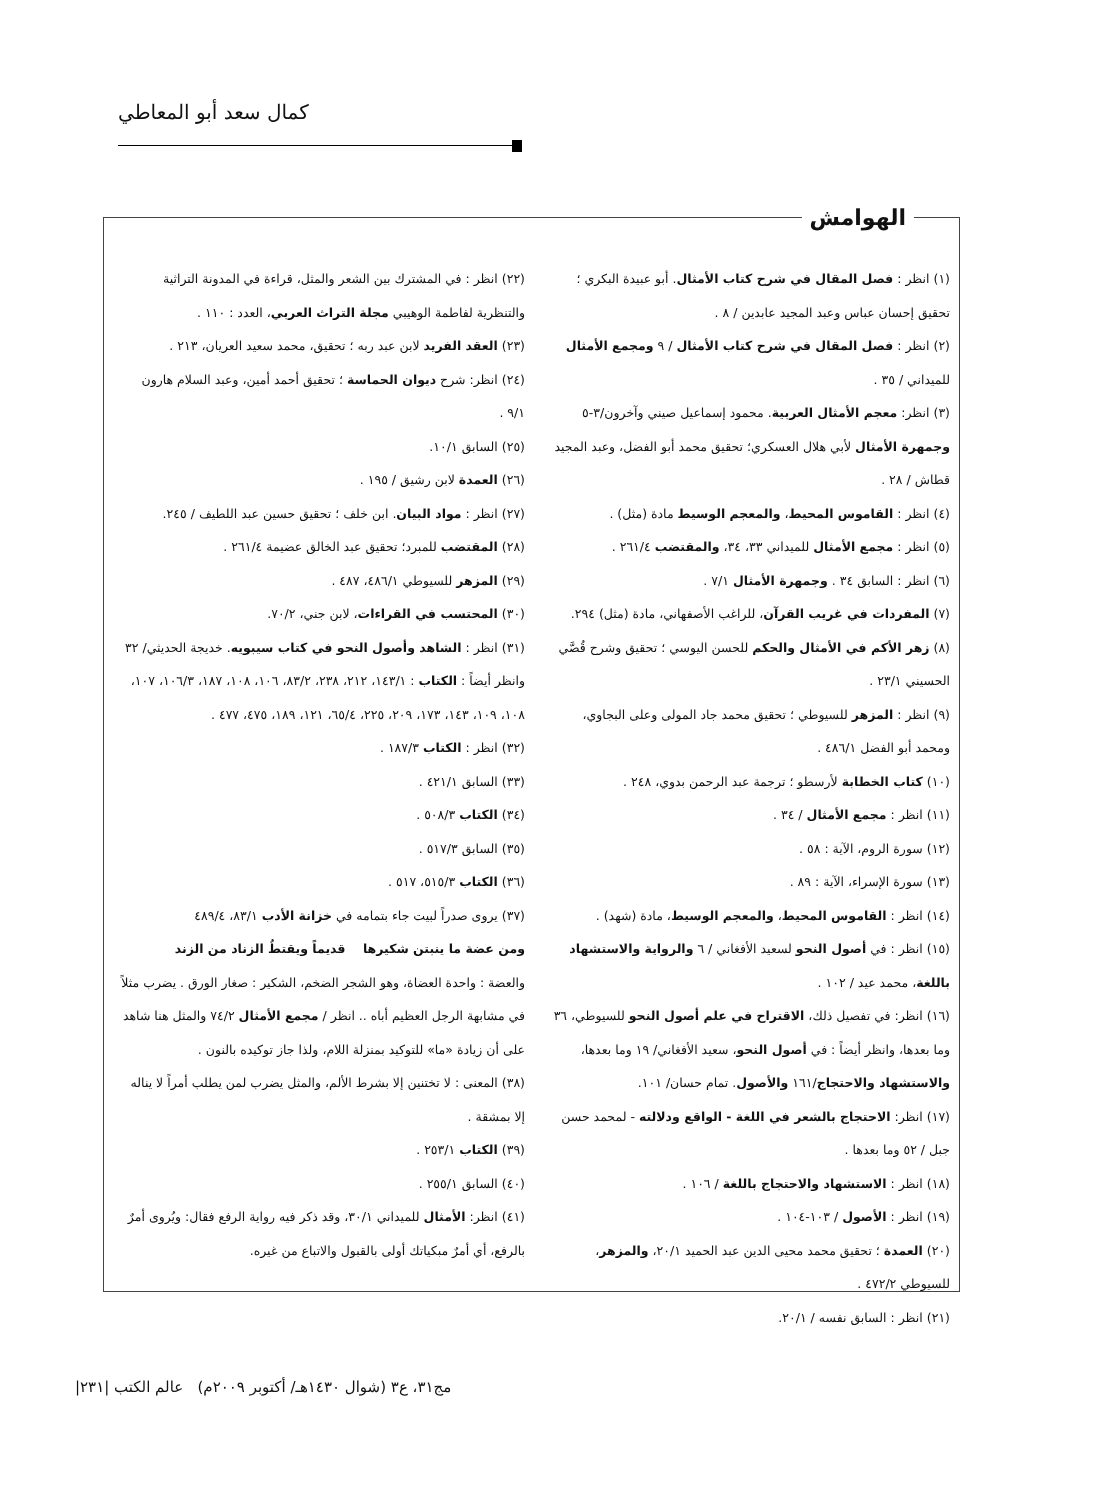كمال سعد أبو المعاطي
الهوامش
(١) انظر : فصل المقال في شرح كتاب الأمثال. أبو عبيدة البكري ؛ تحقيق إحسان عباس وعبد المجيد عابدين / ٨ .
(٢) انظر : فصل المقال في شرح كتاب الأمثال / ٩ ومجمع الأمثال للميداني / ٣٥ .
(٣) انظر: معجم الأمثال العربية. محمود إسماعيل صيني وآخرون/٣-٥ وجمهرة الأمثال لأبي هلال العسكري؛ تحقيق محمد أبو الفضل، وعبد المجيد قطاش / ٢٨ .
(٤) انظر : القاموس المحيط، والمعجم الوسيط مادة (مثل) .
(٥) انظر : مجمع الأمثال للميداني ٣٣، ٣٤، والمقتضب ٢٦١/٤ .
(٦) انظر : السابق ٣٤ . وجمهرة الأمثال ٧/١ .
(٧) المفردات في غريب القرآن، للراغب الأصفهاني، مادة (مثل) ٢٩٤.
(٨) زهر الأكم في الأمثال والحكم للحسن اليوسي ؛ تحقيق وشرح قُصَّي الحسيني ٢٣/١ .
(٩) انظر : المزهر للسيوطي ؛ تحقيق محمد جاد المولى وعلى البجاوي، ومحمد أبو الفضل ٤٨٦/١ .
(١٠) كتاب الخطابة لأرسطو ؛ ترجمة عبد الرحمن بدوي، ٢٤٨ .
(١١) انظر : مجمع الأمثال / ٣٤ .
(١٢) سورة الروم، الآية : ٥٨ .
(١٣) سورة الإسراء، الآية : ٨٩ .
(١٤) انظر : القاموس المحيط، والمعجم الوسيط، مادة (شهد) .
(١٥) انظر : في أصول النحو لسعيد الأفغاني / ٦ والرواية والاستشهاد باللغة، محمد عيد / ١٠٢ .
(١٦) انظر: في تفصيل ذلك، الاقتراح في علم أصول النحو للسيوطي، ٣٦ وما بعدها، وانظر أيضاً : في أصول النحو، سعيد الأفغاني/ ١٩ وما بعدها، والاستشهاد والاحتجاج/١٦١ والأصول. تمام حسان/ ١٠١.
(١٧) انظر: الاحتجاج بالشعر في اللغة - الواقع ودلالته - لمحمد حسن جبل / ٥٢ وما بعدها .
(١٨) انظر : الاستشهاد والاحتجاج باللغة / ١٠٦ .
(١٩) انظر : الأصول / ١٠٣-١٠٤ .
(٢٠) العمدة ؛ تحقيق محمد محيى الدين عبد الحميد ٢٠/١، والمزهر، للسيوطي ٤٧٢/٢ .
(٢١) انظر : السابق نفسه / ٢٠/١.
(٢٢) انظر : في المشترك بين الشعر والمثل، قراءة في المدونة التراثية والتنظرية لفاطمة الوهيبي مجلة التراث العربي، العدد : ١١٠ .
(٢٣) العقد الفريد لابن عبد ربه ؛ تحقيق، محمد سعيد العريان، ٢١٣ .
(٢٤) انظر: شرح ديوان الحماسة ؛ تحقيق أحمد أمين، وعبد السلام هارون ٩/١ .
(٢٥) السابق ١٠/١.
(٢٦) العمدة لابن رشيق / ١٩٥ .
(٢٧) انظر : مواد البيان. ابن خلف ؛ تحقيق حسين عبد اللطيف / ٢٤٥.
(٢٨) المقتضب للمبرد؛ تحقيق عبد الخالق عضيمة ٢٦١/٤ .
(٢٩) المزهر للسيوطي ٤٨٦/١، ٤٨٧ .
(٣٠) المحتسب في القراءات، لابن جني، ٧٠/٢.
(٣١) انظر : الشاهد وأصول النحو في كتاب سيبويه. خديجة الحديثي/ ٣٢ وانظر أيضاً : الكتاب : ١٤٣/١، ٢١٢، ٢٣٨، ٨٣/٢، ١٠٦، ١٠٨، ١٨٧، ١٠٦/٣، ١٠٧، ١٠٨، ١٠٩، ١٤٣، ١٧٣، ٢٠٩، ٢٢٥، ٦٥/٤، ١٢١، ١٨٩، ٤٧٥، ٤٧٧ .
(٣٢) انظر : الكتاب ١٨٧/٣ .
(٣٣) السابق ٤٢١/١ .
(٣٤) الكتاب ٥٠٨/٣ .
(٣٥) السابق ٥١٧/٣ .
(٣٦) الكتاب ٥١٥/٣، ٥١٧ .
(٣٧) يروى صدراً لبيت جاء بتمامه في خزانة الأدب ٨٣/١، ٤٨٩/٤
ومن عضة ما ينبتن شكيرها قديماً ويقتطُ الزناد من الزند
والعضة : واحدة العضاة، وهو الشجر الضخم، الشكير : صغار الورق . يضرب مثلاً في مشابهة الرجل العظيم أباه .. انظر / مجمع الأمثال ٧٤/٢ والمثل هنا شاهد على أن زيادة «ما» للتوكيد بمنزلة اللام، ولذا جاز توكيده بالنون .
(٣٨) المعنى : لا تختنين إلا بشرط الألم، والمثل يضرب لمن يطلب أمراً لا يناله إلا بمشقة .
(٣٩) الكتاب ٢٥٣/١ .
(٤٠) السابق ٢٥٥/١ .
(٤١) انظر: الأمثال للميداني ٣٠/١، وقد ذكر فيه رواية الرفع فقال: ويُروى أمرٌ بالرفع، أي أمرٌ مبكياتك أولى بالقبول والاتباع من غيره.
مج٣١، ع٣ (شوال ١٤٣٠هـ/ أكتوبر ٢٠٠٩م) عالم الكتب |٢٣١|